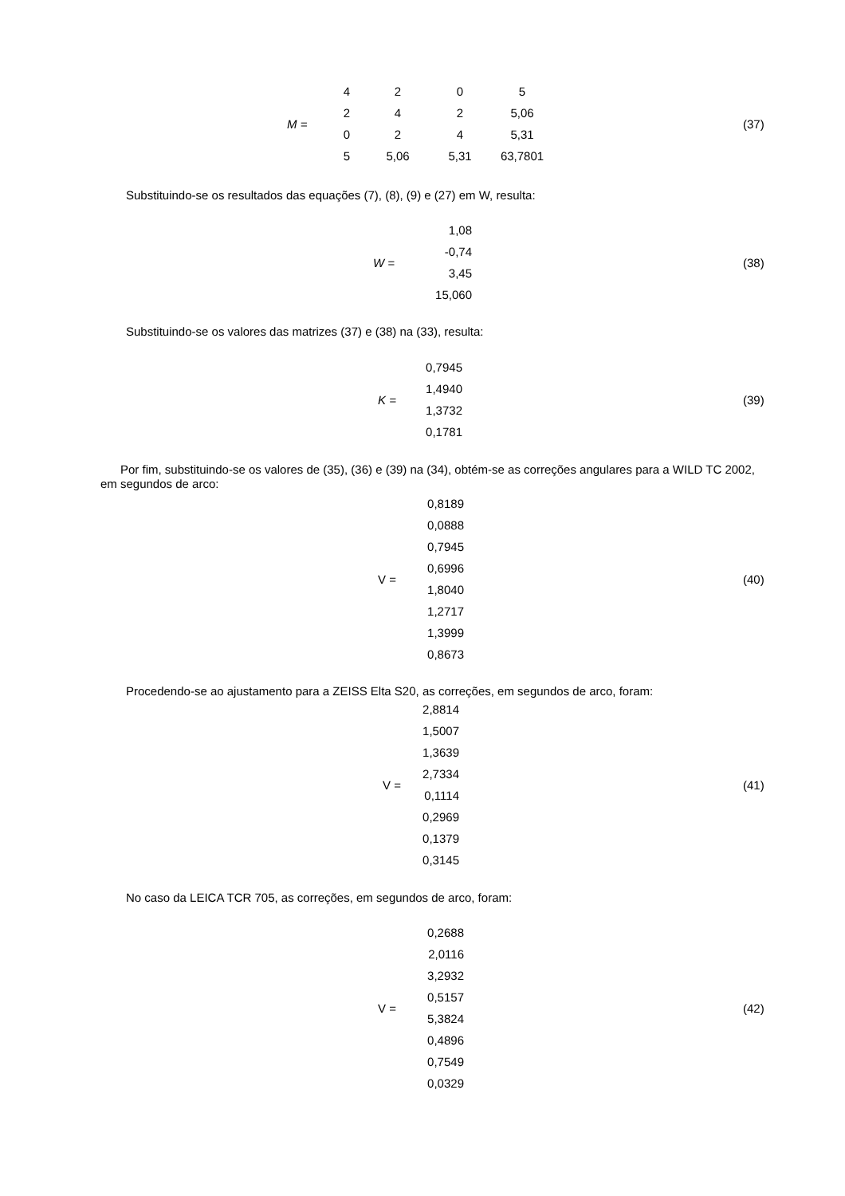M =
| 4 | 2 | 0 | 5 |
| 2 | 4 | 2 | 5,06 |
| 0 | 2 | 4 | 5,31 |
| 5 | 5,06 | 5,31 | 63,7801 |
(37)
Substituindo-se os resultados das equações (7), (8), (9) e (27) em W, resulta:
W =
1,08
-0,74
3,45
15,060
(38)
Substituindo-se os valores das matrizes (37) e (38) na (33), resulta:
K =
0,7945
1,4940
1,3732
0,1781
(39)
Por fim, substituindo-se os valores de (35), (36) e (39) na (34), obtém-se as correções angulares para a WILD TC 2002, em segundos de arco:
V =
0,8189
0,0888
0,7945
0,6996
1,8040
1,2717
1,3999
0,8673
(40)
Procedendo-se ao ajustamento para a ZEISS Elta S20, as correções, em segundos de arco, foram:
V =
2,8814
1,5007
1,3639
2,7334
0,1114
0,2969
0,1379
0,3145
(41)
No caso da LEICA TCR 705, as correções, em segundos de arco, foram:
V =
0,2688
2,0116
3,2932
0,5157
5,3824
0,4896
0,7549
0,0329
(42)